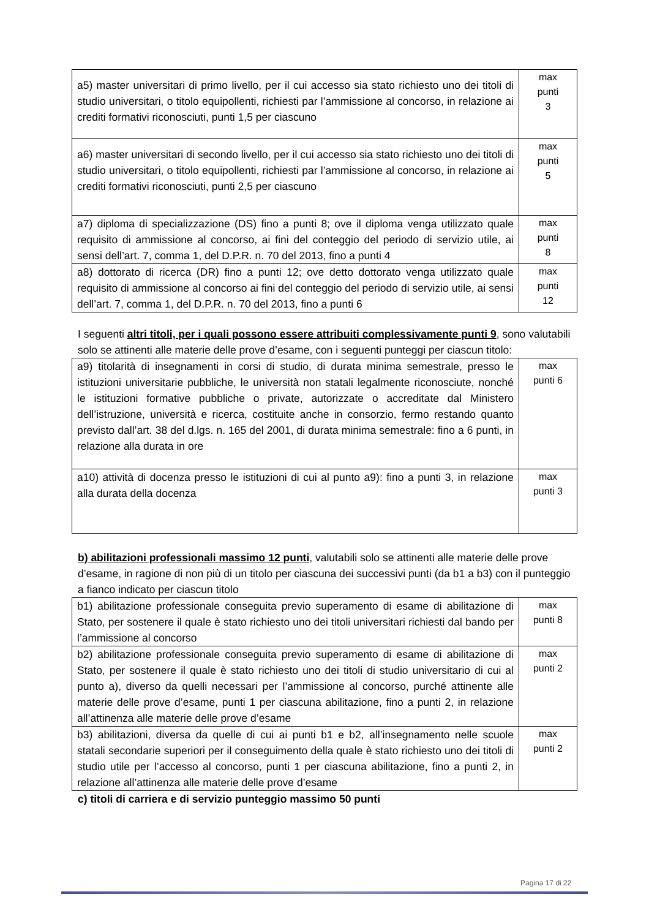| a5) master universitari di primo livello, per il cui accesso sia stato richiesto uno dei titoli di studio universitari, o titolo equipollenti, richiesti par l’ammissione al concorso, in relazione ai crediti formativi riconosciuti, punti 1,5 per ciascuno | max punti 3 |
| a6) master universitari di secondo livello, per il cui accesso sia stato richiesto uno dei titoli di studio universitari, o titolo equipollenti, richiesti par l’ammissione al concorso, in relazione ai crediti formativi riconosciuti, punti 2,5 per ciascuno | max punti 5 |
| a7) diploma di specializzazione (DS) fino a punti 8; ove il diploma venga utilizzato quale requisito di ammissione al concorso, ai fini del conteggio del periodo di servizio utile, ai sensi dell’art. 7, comma 1, del D.P.R. n. 70 del 2013, fino a punti 4 | max punti 8 |
| a8) dottorato di ricerca (DR) fino a punti 12; ove detto dottorato venga utilizzato quale requisito di ammissione al concorso ai fini del conteggio del periodo di servizio utile, ai sensi dell’art. 7, comma 1, del D.P.R. n. 70 del 2013, fino a punti 6 | max punti 12 |
I seguenti altri titoli, per i quali possono essere attribuiti complessivamente punti 9, sono valutabili solo se attinenti alle materie delle prove d’esame, con i seguenti punteggi per ciascun titolo:
| a9) titolarità di insegnamenti in corsi di studio, di durata minima semestrale, presso le istituzioni universitarie pubbliche, le università non statali legalmente riconosciute, nonché le istituzioni formative pubbliche o private, autorizzate o accreditate dal Ministero dell’istruzione, università e ricerca, costituite anche in consorzio, fermo restando quanto previsto dall’art. 38 del d.lgs. n. 165 del 2001, di durata minima semestrale: fino a 6 punti, in relazione alla durata in ore | max punti 6 |
| a10) attività di docenza presso le istituzioni di cui al punto a9): fino a punti 3, in relazione alla durata della docenza | max punti 3 |
b) abilitazioni professionali massimo 12 punti, valutabili solo se attinenti alle materie delle prove d’esame, in ragione di non più di un titolo per ciascuna dei successivi punti (da b1 a b3) con il punteggio a fianco indicato per ciascun titolo
| b1) abilitazione professionale conseguita previo superamento di esame di abilitazione di Stato, per sostenere il quale è stato richiesto uno dei titoli universitari richiesti dal bando per l’ammissione al concorso | max punti 8 |
| b2) abilitazione professionale conseguita previo superamento di esame di abilitazione di Stato, per sostenere il quale è stato richiesto uno dei titoli di studio universitario di cui al punto a), diverso da quelli necessari per l’ammissione al concorso, purché attinente alle materie delle prove d’esame, punti 1 per ciascuna abilitazione, fino a punti 2, in relazione all’attinenza alle materie delle prove d’esame | max punti 2 |
| b3) abilitazioni, diversa da quelle di cui ai punti b1 e b2, all’insegnamento nelle scuole statali secondarie superiori per il conseguimento della quale è stato richiesto uno dei titoli di studio utile per l’accesso al concorso, punti 1 per ciascuna abilitazione, fino a punti 2, in relazione all’attinenza alle materie delle prove d’esame | max punti 2 |
c) titoli di carriera e di servizio punteggio massimo 50 punti
Pagina 17 di 22